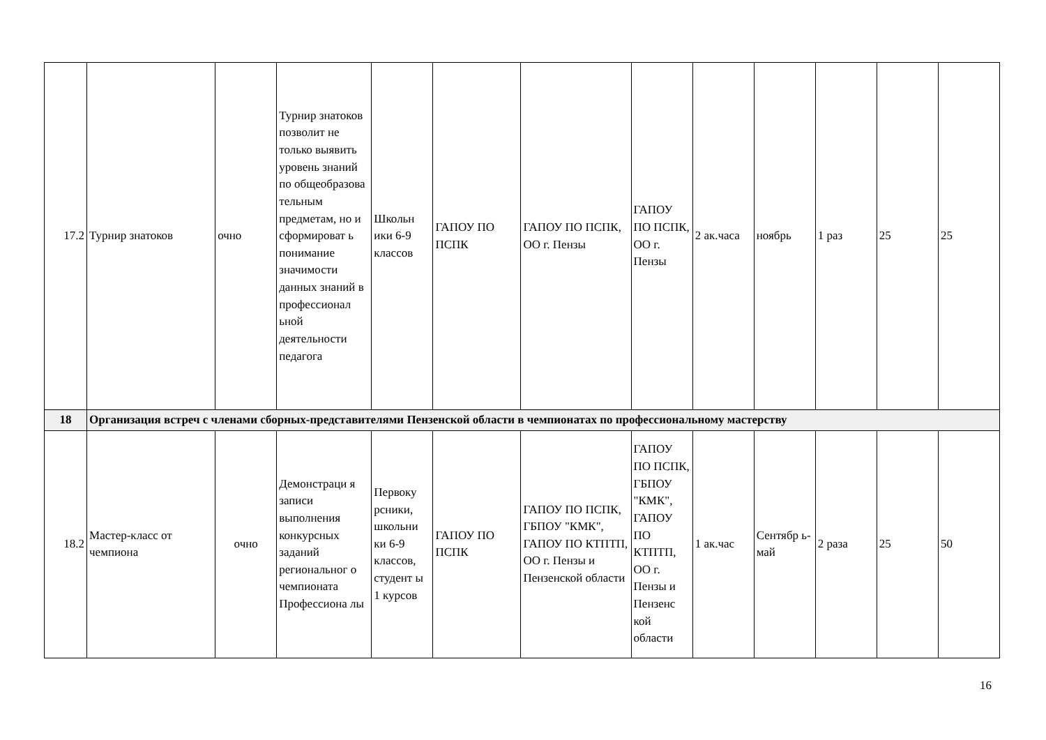| 17.2 | Турнир знатоков | очно | Турнир знатоков позволит не только выявить уровень знаний по общеобразова тельным предметам, но и сформироват ь понимание значимости данных знаний в профессионал ьной деятельности педагога | Школьн ики 6-9 классов | ГАПОУ ПО ПСПК | ГАПОУ ПО ПСПК, ОО г. Пензы | ГАПОУ ПО ПСПК, ОО г. Пензы | 2 ак.часа | ноябрь | 1 раз | 25 | 25 |
| 18 | Организация встреч с членами сборных-представителями Пензенской области в чемпионатах по профессиональному мастерству | | | | | | | | | | | |
| 18.2 | Мастер-класс от чемпиона | очно | Демонстраци я записи выполнения конкурсных заданий региональног о чемпионата Профессиона лы | Первоку рсники, школьни ки 6-9 классов, студент ы 1 курсов | ГАПОУ ПО ПСПК | ГАПОУ ПО ПСПК, ГБПОУ "КМК", ГАПОУ ПО КТПТП, ОО г. Пензы и Пензенской области | ГАПОУ ПО ПСПК, ГБПОУ "КМК", ГАПОУ ПО КТПТП, ОО г. Пензы и Пензенс кой области | 1 ак.час | Сентябр ь- май | 2 раза | 25 | 50 |
16